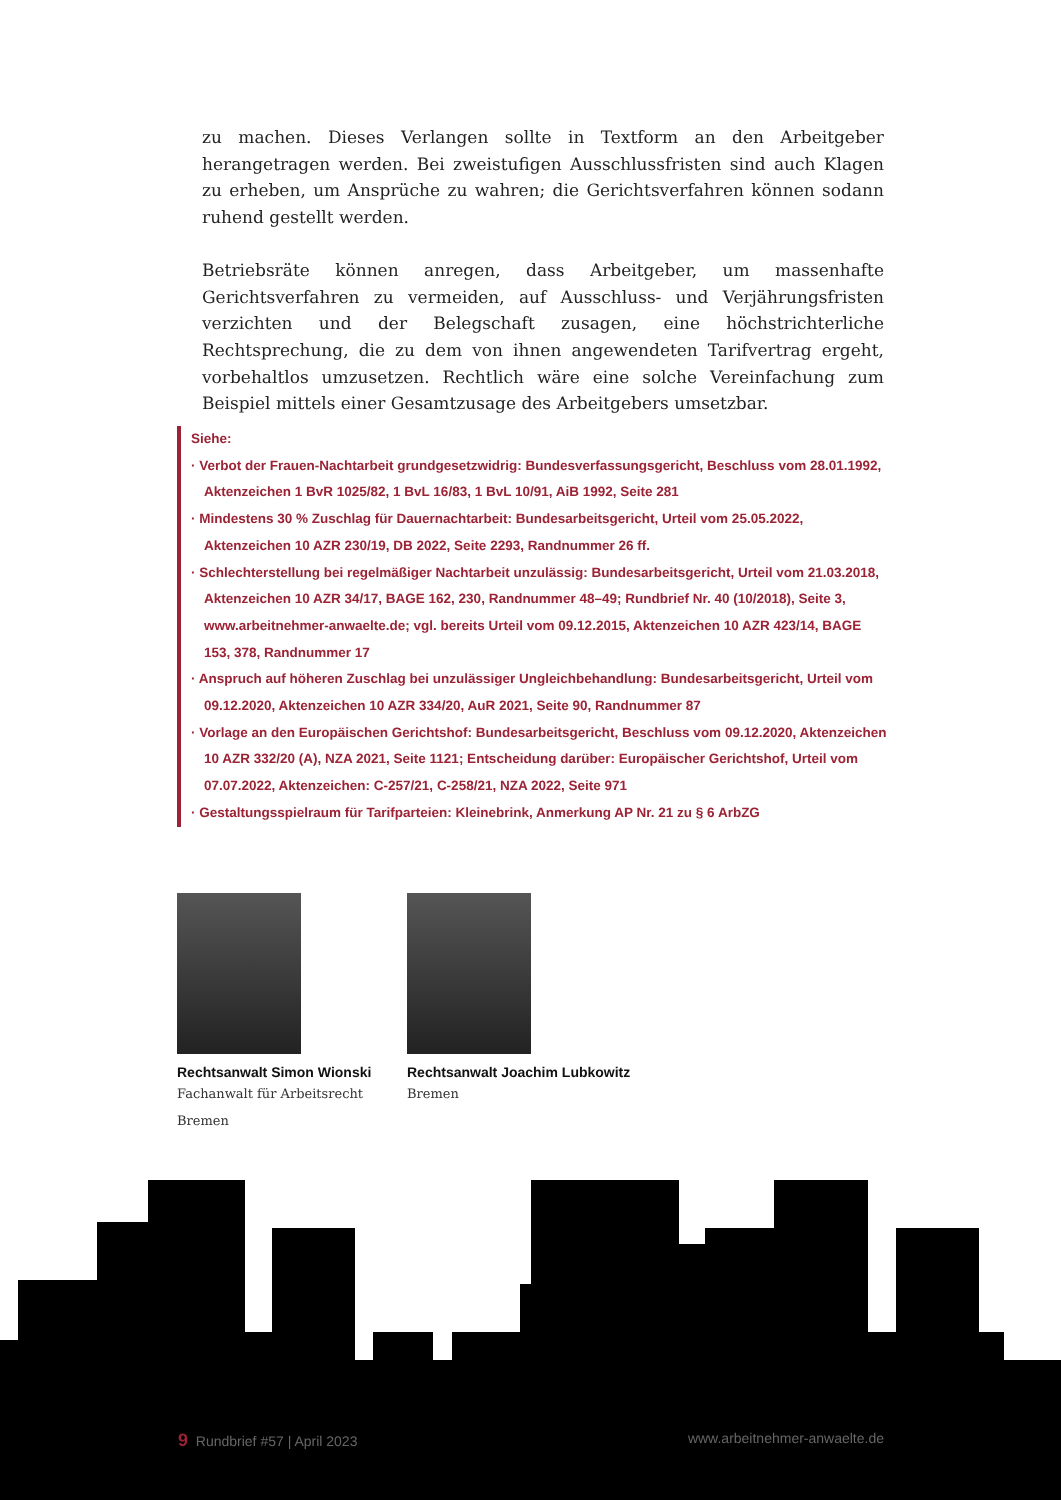zu machen. Dieses Verlangen sollte in Textform an den Arbeitgeber herangetragen werden. Bei zweistufigen Ausschlussfristen sind auch Klagen zu erheben, um Ansprüche zu wahren; die Gerichtsverfahren können sodann ruhend gestellt werden.
Betriebsräte können anregen, dass Arbeitgeber, um massenhafte Gerichtsverfahren zu vermeiden, auf Ausschluss- und Verjährungsfristen verzichten und der Belegschaft zusagen, eine höchstrichterliche Rechtsprechung, die zu dem von ihnen angewendeten Tarifvertrag ergeht, vorbehaltlos umzusetzen. Rechtlich wäre eine solche Vereinfachung zum Beispiel mittels einer Gesamtzusage des Arbeitgebers umsetzbar.
Siehe:
· Verbot der Frauen-Nachtarbeit grundgesetzwidrig: Bundesverfassungsgericht, Beschluss vom 28.01.1992, Aktenzeichen 1 BvR 1025/82, 1 BvL 16/83, 1 BvL 10/91, AiB 1992, Seite 281
· Mindestens 30 % Zuschlag für Dauernachtarbeit: Bundesarbeitsgericht, Urteil vom 25.05.2022, Aktenzeichen 10 AZR 230/19, DB 2022, Seite 2293, Randnummer 26 ff.
· Schlechterstellung bei regelmäßiger Nachtarbeit unzulässig: Bundesarbeitsgericht, Urteil vom 21.03.2018, Aktenzeichen 10 AZR 34/17, BAGE 162, 230, Randnummer 48–49; Rundbrief Nr. 40 (10/2018), Seite 3, www.arbeitnehmer-anwaelte.de; vgl. bereits Urteil vom 09.12.2015, Aktenzeichen 10 AZR 423/14, BAGE 153, 378, Randnummer 17
· Anspruch auf höheren Zuschlag bei unzulässiger Ungleichbehandlung: Bundesarbeitsgericht, Urteil vom 09.12.2020, Aktenzeichen 10 AZR 334/20, AuR 2021, Seite 90, Randnummer 87
· Vorlage an den Europäischen Gerichtshof: Bundesarbeitsgericht, Beschluss vom 09.12.2020, Aktenzeichen 10 AZR 332/20 (A), NZA 2021, Seite 1121; Entscheidung darüber: Europäischer Gerichtshof, Urteil vom 07.07.2022, Aktenzeichen: C-257/21, C-258/21, NZA 2022, Seite 971
· Gestaltungsspielraum für Tarifparteien: Kleinebrink, Anmerkung AP Nr. 21 zu § 6 ArbZG
Rechtsanwalt Simon Wionski
Fachanwalt für Arbeitsrecht
Bremen
Rechtsanwalt Joachim Lubkowitz
Bremen
9 Rundbrief #57 | April 2023 www.arbeitnehmer-anwaelte.de